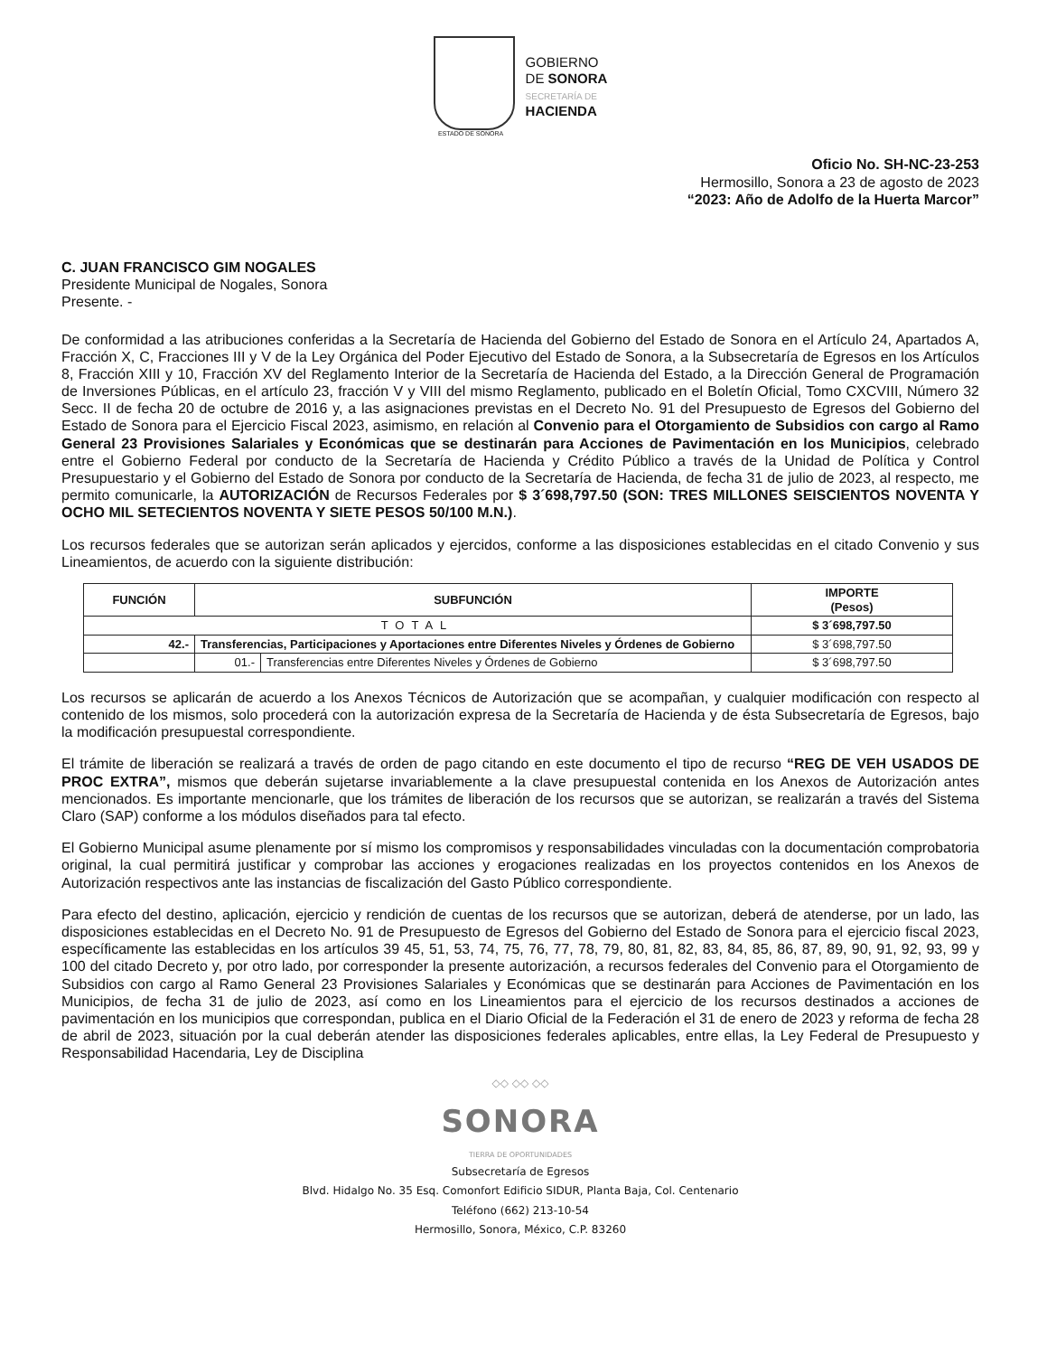GOBIERNO
DE SONORA
SECRETARÍA DE
HACIENDA
ESTADO DE SONORA
Oficio No. SH-NC-23-253
Hermosillo, Sonora a 23 de agosto de 2023
“2023: Año de Adolfo de la Huerta Marcor”
C. JUAN FRANCISCO GIM NOGALES
Presidente Municipal de Nogales, Sonora
Presente. -
De conformidad a las atribuciones conferidas a la Secretaría de Hacienda del Gobierno del Estado de Sonora en el Artículo 24, Apartados A, Fracción X, C, Fracciones III y V de la Ley Orgánica del Poder Ejecutivo del Estado de Sonora, a la Subsecretaría de Egresos en los Artículos 8, Fracción XIII y 10, Fracción XV del Reglamento Interior de la Secretaría de Hacienda del Estado, a la Dirección General de Programación de Inversiones Públicas, en el artículo 23, fracción V y VIII del mismo Reglamento, publicado en el Boletín Oficial, Tomo CXCVIII, Número 32 Secc. II de fecha 20 de octubre de 2016 y, a las asignaciones previstas en el Decreto No. 91 del Presupuesto de Egresos del Gobierno del Estado de Sonora para el Ejercicio Fiscal 2023, asimismo, en relación al Convenio para el Otorgamiento de Subsidios con cargo al Ramo General 23 Provisiones Salariales y Económicas que se destinarán para Acciones de Pavimentación en los Municipios, celebrado entre el Gobierno Federal por conducto de la Secretaría de Hacienda y Crédito Público a través de la Unidad de Política y Control Presupuestario y el Gobierno del Estado de Sonora por conducto de la Secretaría de Hacienda, de fecha 31 de julio de 2023, al respecto, me permito comunicarle, la AUTORIZACIÓN de Recursos Federales por $ 3´698,797.50 (SON: TRES MILLONES SEISCIENTOS NOVENTA Y OCHO MIL SETECIENTOS NOVENTA Y SIETE PESOS 50/100 M.N.).
Los recursos federales que se autorizan serán aplicados y ejercidos, conforme a las disposiciones establecidas en el citado Convenio y sus Lineamientos, de acuerdo con la siguiente distribución:
| FUNCIÓN | SUBFUNCIÓN | | IMPORTE (Pesos) |
| --- | --- | --- | --- |
| TOTAL | | | $ 3´698,797.50 |
| 42.- | Transferencias, Participaciones y Aportaciones entre Diferentes Niveles y Órdenes de Gobierno | | $ 3´698,797.50 |
| | 01.- | Transferencias entre Diferentes Niveles y Órdenes de Gobierno | $ 3´698,797.50 |
Los recursos se aplicarán de acuerdo a los Anexos Técnicos de Autorización que se acompañan, y cualquier modificación con respecto al contenido de los mismos, solo procederá con la autorización expresa de la Secretaría de Hacienda y de ésta Subsecretaría de Egresos, bajo la modificación presupuestal correspondiente.
El trámite de liberación se realizará a través de orden de pago citando en este documento el tipo de recurso “REG DE VEH USADOS DE PROC EXTRA”, mismos que deberán sujetarse invariablemente a la clave presupuestal contenida en los Anexos de Autorización antes mencionados. Es importante mencionarle, que los trámites de liberación de los recursos que se autorizan, se realizarán a través del Sistema Claro (SAP) conforme a los módulos diseñados para tal efecto.
El Gobierno Municipal asume plenamente por sí mismo los compromisos y responsabilidades vinculadas con la documentación comprobatoria original, la cual permitirá justificar y comprobar las acciones y erogaciones realizadas en los proyectos contenidos en los Anexos de Autorización respectivos ante las instancias de fiscalización del Gasto Público correspondiente.
Para efecto del destino, aplicación, ejercicio y rendición de cuentas de los recursos que se autorizan, deberá de atenderse, por un lado, las disposiciones establecidas en el Decreto No. 91 de Presupuesto de Egresos del Gobierno del Estado de Sonora para el ejercicio fiscal 2023, específicamente las establecidas en los artículos 39 45, 51, 53, 74, 75, 76, 77, 78, 79, 80, 81, 82, 83, 84, 85, 86, 87, 89, 90, 91, 92, 93, 99 y 100 del citado Decreto y, por otro lado, por corresponder la presente autorización, a recursos federales del Convenio para el Otorgamiento de Subsidios con cargo al Ramo General 23 Provisiones Salariales y Económicas que se destinarán para Acciones de Pavimentación en los Municipios, de fecha 31 de julio de 2023, así como en los Lineamientos para el ejercicio de los recursos destinados a acciones de pavimentación en los municipios que correspondan, publica en el Diario Oficial de la Federación el 31 de enero de 2023 y reforma de fecha 28 de abril de 2023, situación por la cual deberán atender las disposiciones federales aplicables, entre ellas, la Ley Federal de Presupuesto y Responsabilidad Hacendaria, Ley de Disciplina
◇◇ ◇◇ ◇◇
SONORA
TIERRA DE OPORTUNIDADES
Subsecretaría de Egresos
Blvd. Hidalgo No. 35 Esq. Comonfort Edificio SIDUR, Planta Baja, Col. Centenario
Teléfono (662) 213-10-54
Hermosillo, Sonora, México, C.P. 83260